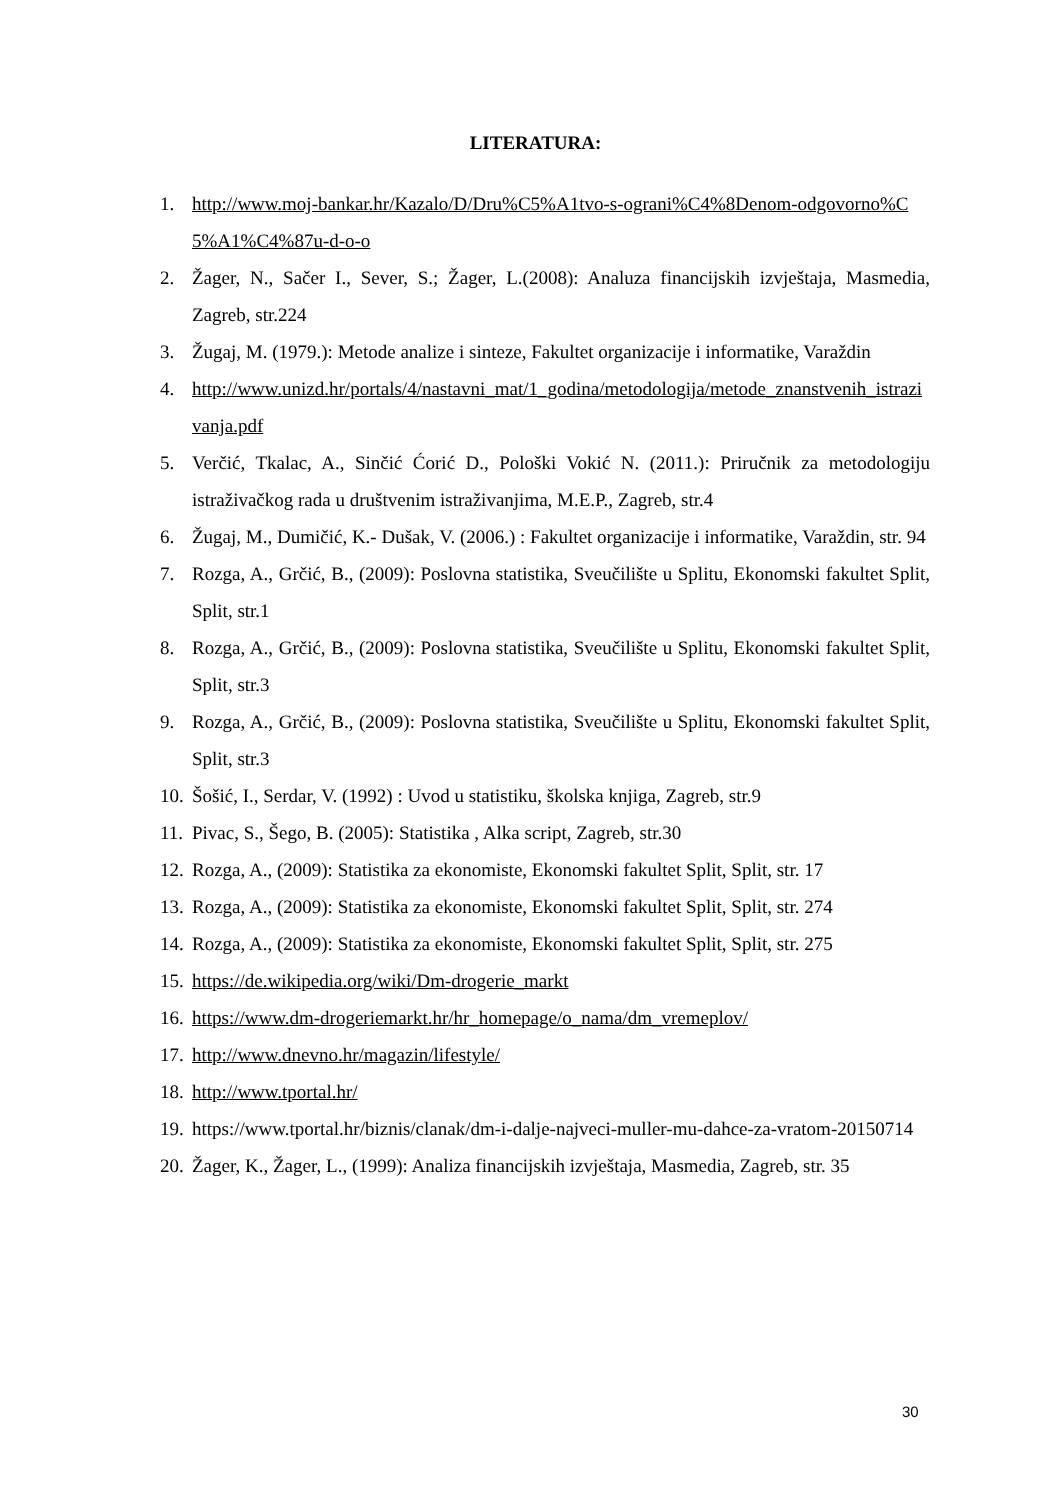LITERATURA:
1. http://www.moj-bankar.hr/Kazalo/D/Dru%C5%A1tvo-s-ograni%C4%8Denom-odgovorno%C5%A1%C4%87u-d-o-o
2. Žager, N., Sačer I., Sever, S.; Žager, L.(2008): Analuza financijskih izvještaja, Masmedia, Zagreb, str.224
3. Žugaj, M. (1979.): Metode analize i sinteze, Fakultet organizacije i informatike, Varaždin
4. http://www.unizd.hr/portals/4/nastavni_mat/1_godina/metodologija/metode_znanstvenih_istrazivanja.pdf
5. Verčić, Tkalac, A., Sinčić Ćorić D., Pološki Vokić N. (2011.): Priručnik za metodologiju istraživačkog rada u društvenim istraživanjima, M.E.P., Zagreb, str.4
6. Žugaj, M., Dumičić, K.- Dušak, V. (2006.) : Fakultet organizacije i informatike, Varaždin, str. 94
7. Rozga, A., Grčić, B., (2009): Poslovna statistika, Sveučilište u Splitu, Ekonomski fakultet Split, Split, str.1
8. Rozga, A., Grčić, B., (2009): Poslovna statistika, Sveučilište u Splitu, Ekonomski fakultet Split, Split, str.3
9. Rozga, A., Grčić, B., (2009): Poslovna statistika, Sveučilište u Splitu, Ekonomski fakultet Split, Split, str.3
10. Šošić, I., Serdar, V. (1992) : Uvod u statistiku, školska knjiga, Zagreb, str.9
11. Pivac, S., Šego, B. (2005): Statistika , Alka script, Zagreb, str.30
12. Rozga, A., (2009): Statistika za ekonomiste, Ekonomski fakultet Split, Split, str. 17
13. Rozga, A., (2009): Statistika za ekonomiste, Ekonomski fakultet Split, Split, str. 274
14. Rozga, A., (2009): Statistika za ekonomiste, Ekonomski fakultet Split, Split, str. 275
15. https://de.wikipedia.org/wiki/Dm-drogerie_markt
16. https://www.dm-drogeriemarkt.hr/hr_homepage/o_nama/dm_vremeplov/
17. http://www.dnevno.hr/magazin/lifestyle/
18. http://www.tportal.hr/
19. https://www.tportal.hr/biznis/clanak/dm-i-dalje-najveci-muller-mu-dahce-za-vratom-20150714
20. Žager, K., Žager, L., (1999): Analiza financijskih izvještaja, Masmedia, Zagreb, str. 35
30